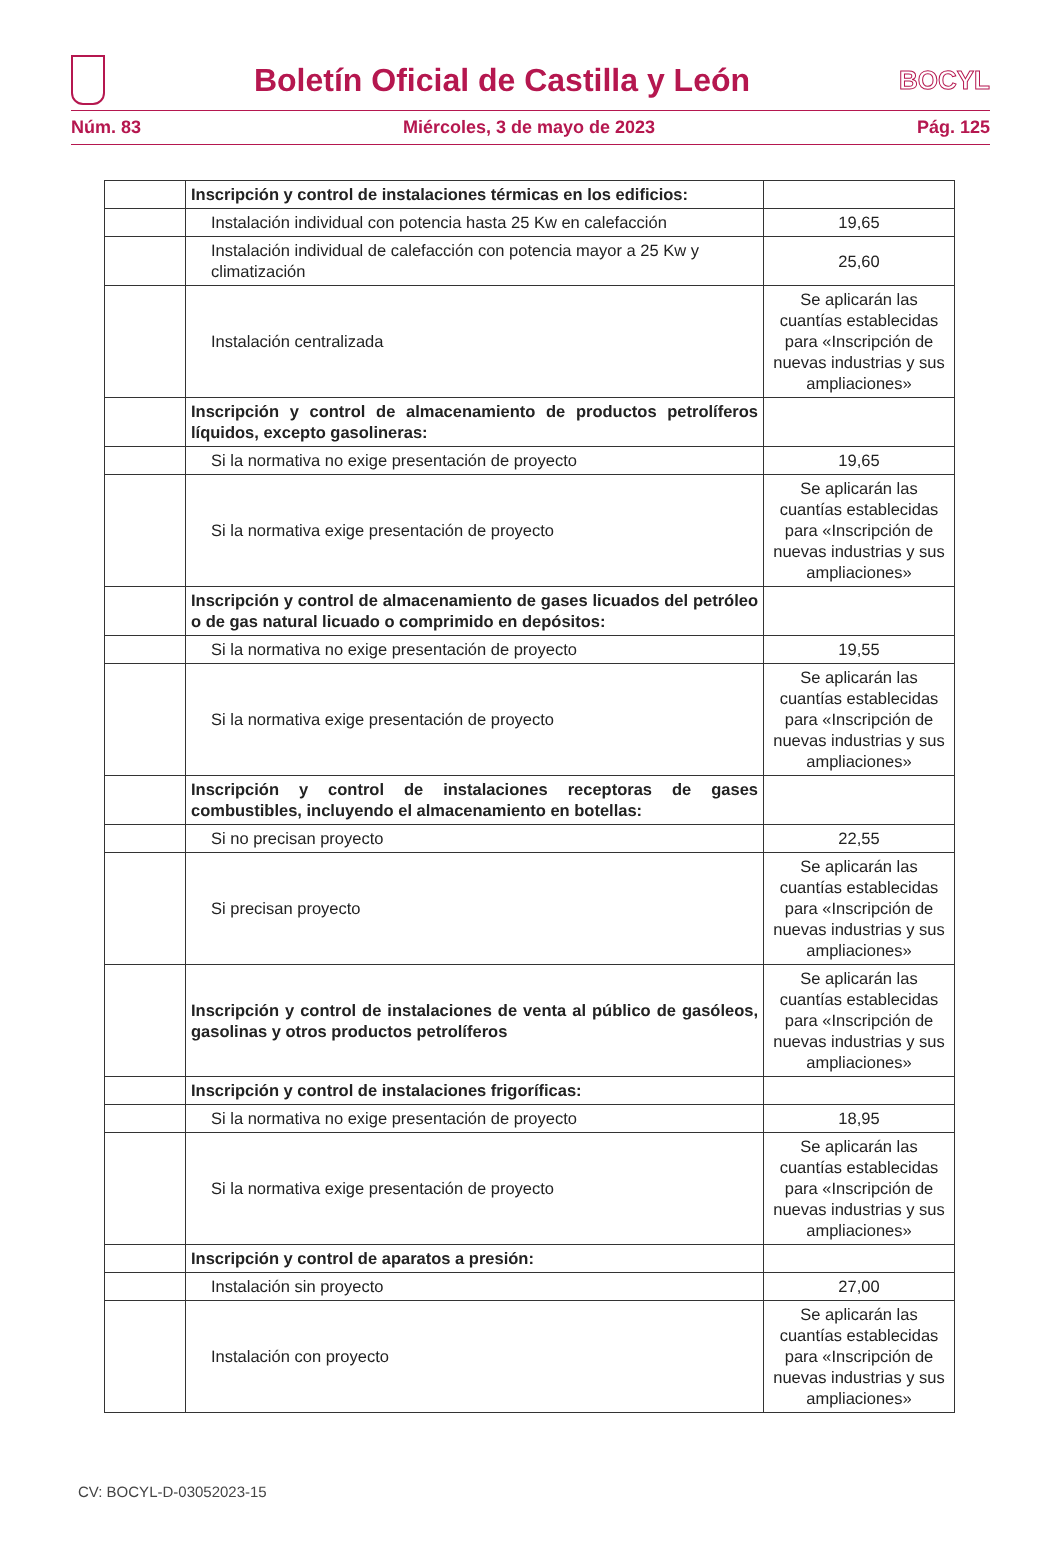Boletín Oficial de Castilla y León
BOCYL
Núm. 83 Miércoles, 3 de mayo de 2023 Pág. 125
| | Inscripción y control de instalaciones térmicas en los edificios: | |
| | Instalación individual con potencia hasta 25 Kw en calefacción | 19,65 |
| | Instalación individual de calefacción con potencia mayor a 25 Kw y climatización | 25,60 |
| | Instalación centralizada | Se aplicarán las cuantías establecidas para «Inscripción de nuevas industrias y sus ampliaciones» |
| | Inscripción y control de almacenamiento de productos petrolíferos líquidos, excepto gasolineras: | |
| | Si la normativa no exige presentación de proyecto | 19,65 |
| | Si la normativa exige presentación de proyecto | Se aplicarán las cuantías establecidas para «Inscripción de nuevas industrias y sus ampliaciones» |
| | Inscripción y control de almacenamiento de gases licuados del petróleo o de gas natural licuado o comprimido en depósitos: | |
| | Si la normativa no exige presentación de proyecto | 19,55 |
| | Si la normativa exige presentación de proyecto | Se aplicarán las cuantías establecidas para «Inscripción de nuevas industrias y sus ampliaciones» |
| | Inscripción y control de instalaciones receptoras de gases combustibles, incluyendo el almacenamiento en botellas: | |
| | Si no precisan proyecto | 22,55 |
| | Si precisan proyecto | Se aplicarán las cuantías establecidas para «Inscripción de nuevas industrias y sus ampliaciones» |
| | Inscripción y control de instalaciones de venta al público de gasóleos, gasolinas y otros productos petrolíferos | Se aplicarán las cuantías establecidas para «Inscripción de nuevas industrias y sus ampliaciones» |
| | Inscripción y control de instalaciones frigoríficas: | |
| | Si la normativa no exige presentación de proyecto | 18,95 |
| | Si la normativa exige presentación de proyecto | Se aplicarán las cuantías establecidas para «Inscripción de nuevas industrias y sus ampliaciones» |
| | Inscripción y control de aparatos a presión: | |
| | Instalación sin proyecto | 27,00 |
| | Instalación con proyecto | Se aplicarán las cuantías establecidas para «Inscripción de nuevas industrias y sus ampliaciones» |
CV: BOCYL-D-03052023-15